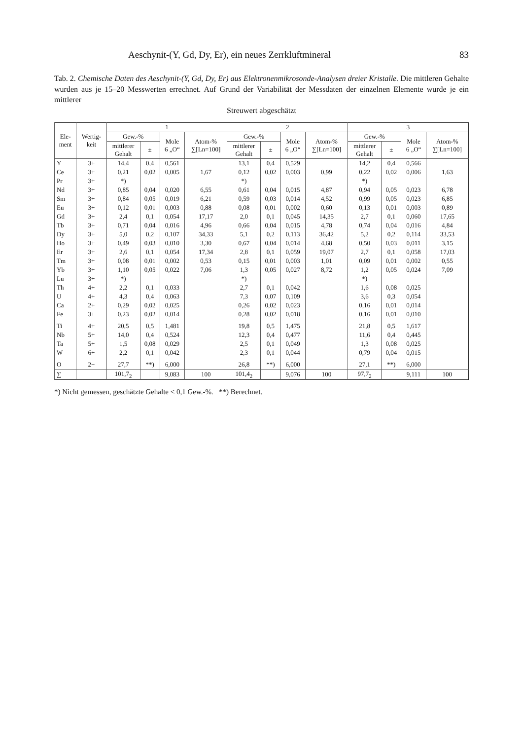Aeschynit-(Y, Gd, Dy, Er), ein neues Zerrkluftmineral 83
Tab. 2. Chemische Daten des Aeschynit-(Y, Gd, Dy, Er) aus Elektronenmikrosonde-Analysen dreier Kristalle. Die mittleren Gehalte wurden aus je 15–20 Messwerten errechnet. Auf Grund der Variabilität der Messdaten der einzelnen Elemente wurde je ein mittlerer
Streuwert abgeschätzt
| Ele- ment | Wertig- keit | 1 | | | | 2 | | | | 3 | | | |
| --- | --- | --- | --- | --- | --- | --- | --- | --- | --- | --- | --- | --- | --- |
| | | Gew.-% | | Mole 6 „O“ | Atom-% ∑[Ln=100] | Gew.-% | | Mole 6 „O“ | Atom-% ∑[Ln=100] | Gew.-% | | Mole 6 „O“ | Atom-% ∑[Ln=100] |
| | | mittlerer Gehalt | ± | | | mittlerer Gehalt | ± | | | mittlerer Gehalt | ± | | |
| Y | 3+ | 14,4 | 0,4 | 0,561 | | 13,1 | 0,4 | 0,529 | | 14,2 | 0,4 | 0,566 | |
| Ce | 3+ | 0,21 | 0,02 | 0,005 | 1,67 | 0,12 | 0,02 | 0,003 | 0,99 | 0,22 | 0,02 | 0,006 | 1,63 |
| Pr | 3+ | *) | | | | *) | | | | *) | | | |
| Nd | 3+ | 0,85 | 0,04 | 0,020 | 6,55 | 0,61 | 0,04 | 0,015 | 4,87 | 0,94 | 0,05 | 0,023 | 6,78 |
| Sm | 3+ | 0,84 | 0,05 | 0,019 | 6,21 | 0,59 | 0,03 | 0,014 | 4,52 | 0,99 | 0,05 | 0,023 | 6,85 |
| Eu | 3+ | 0,12 | 0,01 | 0,003 | 0,88 | 0,08 | 0,01 | 0,002 | 0,60 | 0,13 | 0,01 | 0,003 | 0,89 |
| Gd | 3+ | 2,4 | 0,1 | 0,054 | 17,17 | 2,0 | 0,1 | 0,045 | 14,35 | 2,7 | 0,1 | 0,060 | 17,65 |
| Tb | 3+ | 0,71 | 0,04 | 0,016 | 4,96 | 0,66 | 0,04 | 0,015 | 4,78 | 0,74 | 0,04 | 0,016 | 4,84 |
| Dy | 3+ | 5,0 | 0,2 | 0,107 | 34,33 | 5,1 | 0,2 | 0,113 | 36,42 | 5,2 | 0,2 | 0,114 | 33,53 |
| Ho | 3+ | 0,49 | 0,03 | 0,010 | 3,30 | 0,67 | 0,04 | 0,014 | 4,68 | 0,50 | 0,03 | 0,011 | 3,15 |
| Er | 3+ | 2,6 | 0,1 | 0,054 | 17,34 | 2,8 | 0,1 | 0,059 | 19,07 | 2,7 | 0,1 | 0,058 | 17,03 |
| Tm | 3+ | 0,08 | 0,01 | 0,002 | 0,53 | 0,15 | 0,01 | 0,003 | 1,01 | 0,09 | 0,01 | 0,002 | 0,55 |
| Yb | 3+ | 1,10 | 0,05 | 0,022 | 7,06 | 1,3 | 0,05 | 0,027 | 8,72 | 1,2 | 0,05 | 0,024 | 7,09 |
| Lu | 3+ | *) | | | | *) | | | | *) | | | |
| Th | 4+ | 2,2 | 0,1 | 0,033 | | 2,7 | 0,1 | 0,042 | | 1,6 | 0,08 | 0,025 | |
| U | 4+ | 4,3 | 0,4 | 0,063 | | 7,3 | 0,07 | 0,109 | | 3,6 | 0,3 | 0,054 | |
| Ca | 2+ | 0,29 | 0,02 | 0,025 | | 0,26 | 0,02 | 0,023 | | 0,16 | 0,01 | 0,014 | |
| Fe | 3+ | 0,23 | 0,02 | 0,014 | | 0,28 | 0,02 | 0,018 | | 0,16 | 0,01 | 0,010 | |
| Ti | 4+ | 20,5 | 0,5 | 1,481 | | 19,8 | 0,5 | 1,475 | | 21,8 | 0,5 | 1,617 | |
| Nb | 5+ | 14,0 | 0,4 | 0,524 | | 12,3 | 0,4 | 0,477 | | 11,6 | 0,4 | 0,445 | |
| Ta | 5+ | 1,5 | 0,08 | 0,029 | | 2,5 | 0,1 | 0,049 | | 1,3 | 0,08 | 0,025 | |
| W | 6+ | 2,2 | 0,1 | 0,042 | | 2,3 | 0,1 | 0,044 | | 0,79 | 0,04 | 0,015 | |
| O | 2− | 27,7 | **) | 6,000 | | 26,8 | **) | 6,000 | | 27,1 | **) | 6,000 | |
| ∑ | | 101,7<sub>2</sub> | | 9,083 | 100 | 101,4<sub>2</sub> | | 9,076 | 100 | 97,7<sub>2</sub> | | 9,111 | 100 |
*) Nicht gemessen, geschätzte Gehalte < 0,1 Gew.-%. **) Berechnet.